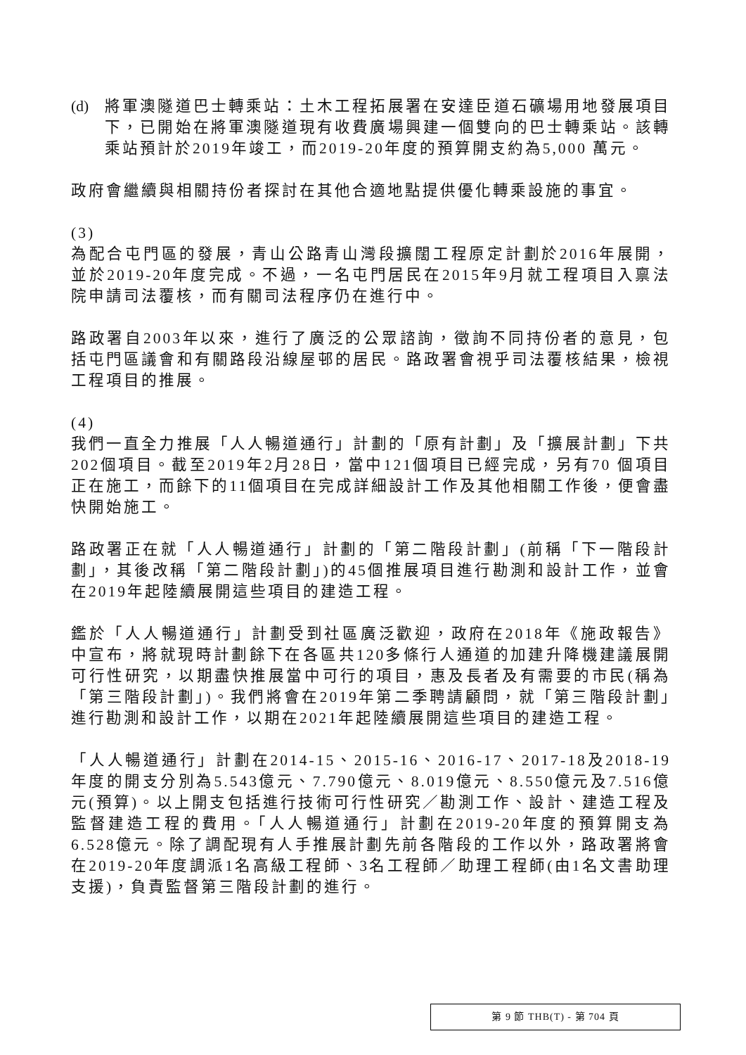(d) 將軍澳隧道巴士轉乘站：土木工程拓展署在安達臣道石礦場用地發展項目下，已開始在將軍澳隧道現有收費廣場興建一個雙向的巴士轉乘站。該轉乘站預計於2019年竣工，而2019-20年度的預算開支約為5,000 萬元。
政府會繼續與相關持份者探討在其他合適地點提供優化轉乘設施的事宜。
(3)
為配合屯門區的發展，青山公路青山灣段擴闊工程原定計劃於2016年展開，並於2019-20年度完成。不過，一名屯門居民在2015年9月就工程項目入禀法院申請司法覆核，而有關司法程序仍在進行中。
路政署自2003年以來，進行了廣泛的公眾諮詢，徵詢不同持份者的意見，包括屯門區議會和有關路段沿線屋邨的居民。路政署會視乎司法覆核結果，檢視工程項目的推展。
(4)
我們一直全力推展「人人暢道通行」計劃的「原有計劃」及「擴展計劃」下共202個項目。截至2019年2月28日，當中121個項目已經完成，另有70 個項目正在施工，而餘下的11個項目在完成詳細設計工作及其他相關工作後，便會盡快開始施工。
路政署正在就「人人暢道通行」計劃的「第二階段計劃」(前稱「下一階段計劃」，其後改稱「第二階段計劃」)的45個推展項目進行勘測和設計工作，並會在2019年起陸續展開這些項目的建造工程。
鑑於「人人暢道通行」計劃受到社區廣泛歡迎，政府在2018年《施政報告》中宣布，將就現時計劃餘下在各區共120多條行人通道的加建升降機建議展開可行性研究，以期盡快推展當中可行的項目，惠及長者及有需要的市民(稱為「第三階段計劃」)。我們將會在2019年第二季聘請顧問，就「第三階段計劃」進行勘測和設計工作，以期在2021年起陸續展開這些項目的建造工程。
「人人暢道通行」計劃在2014-15、2015-16、2016-17、2017-18及2018-19 年度的開支分別為5.543億元、7.790億元、8.019億元、8.550億元及7.516億元(預算)。以上開支包括進行技術可行性研究／勘測工作、設計、建造工程及監督建造工程的費用。「人人暢道通行」計劃在2019-20年度的預算開支為6.528億元。除了調配現有人手推展計劃先前各階段的工作以外，路政署將會在2019-20年度調派1名高級工程師、3名工程師／助理工程師(由1名文書助理支援)，負責監督第三階段計劃的進行。
第 9 節 THB(T) - 第 704 頁